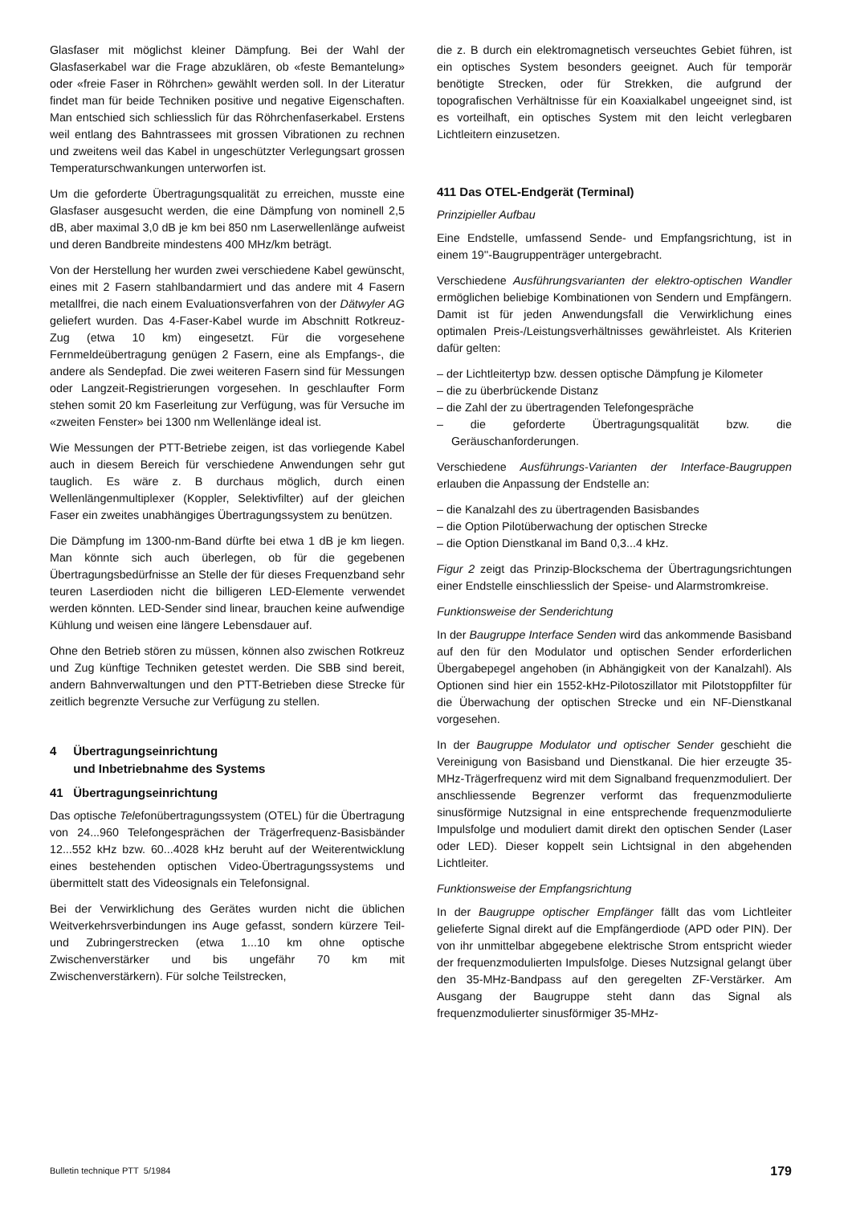Glasfaser mit möglichst kleiner Dämpfung. Bei der Wahl der Glasfaserkabel war die Frage abzuklären, ob «feste Bemantelung» oder «freie Faser in Röhrchen» gewählt werden soll. In der Literatur findet man für beide Techniken positive und negative Eigenschaften. Man entschied sich schliesslich für das Röhrchenfaserkabel. Erstens weil entlang des Bahntrassees mit grossen Vibrationen zu rechnen und zweitens weil das Kabel in ungeschützter Verlegungsart grossen Temperaturschwankungen unterworfen ist.
Um die geforderte Übertragungsqualität zu erreichen, musste eine Glasfaser ausgesucht werden, die eine Dämpfung von nominell 2,5 dB, aber maximal 3,0 dB je km bei 850 nm Laserwellenlänge aufweist und deren Bandbreite mindestens 400 MHz/km beträgt.
Von der Herstellung her wurden zwei verschiedene Kabel gewünscht, eines mit 2 Fasern stahlbandarmiert und das andere mit 4 Fasern metallfrei, die nach einem Evaluationsverfahren von der Dätwyler AG geliefert wurden. Das 4-Faser-Kabel wurde im Abschnitt Rotkreuz-Zug (etwa 10 km) eingesetzt. Für die vorgesehene Fernmeldeübertragung genügen 2 Fasern, eine als Empfangs-, die andere als Sendepfad. Die zwei weiteren Fasern sind für Messungen oder Langzeit-Registrierungen vorgesehen. In geschlaufter Form stehen somit 20 km Faserleitung zur Verfügung, was für Versuche im «zweiten Fenster» bei 1300 nm Wellenlänge ideal ist.
Wie Messungen der PTT-Betriebe zeigen, ist das vorliegende Kabel auch in diesem Bereich für verschiedene Anwendungen sehr gut tauglich. Es wäre z. B durchaus möglich, durch einen Wellenlängenmultiplexer (Koppler, Selektivfilter) auf der gleichen Faser ein zweites unabhängiges Übertragungssystem zu benützen.
Die Dämpfung im 1300-nm-Band dürfte bei etwa 1 dB je km liegen. Man könnte sich auch überlegen, ob für die gegebenen Übertragungsbedürfnisse an Stelle der für dieses Frequenzband sehr teuren Laserdioden nicht die billigeren LED-Elemente verwendet werden könnten. LED-Sender sind linear, brauchen keine aufwendige Kühlung und weisen eine längere Lebensdauer auf.
Ohne den Betrieb stören zu müssen, können also zwischen Rotkreuz und Zug künftige Techniken getestet werden. Die SBB sind bereit, andern Bahnverwaltungen und den PTT-Betrieben diese Strecke für zeitlich begrenzte Versuche zur Verfügung zu stellen.
4 Übertragungseinrichtung
und Inbetriebnahme des Systems
41 Übertragungseinrichtung
Das optische Telefonübertragungssystem (OTEL) für die Übertragung von 24...960 Telefongesprächen der Trägerfrequenz-Basisbänder 12...552 kHz bzw. 60...4028 kHz beruht auf der Weiterentwicklung eines bestehenden optischen Video-Übertragungssystems und übermittelt statt des Videosignals ein Telefonsignal.
Bei der Verwirklichung des Gerätes wurden nicht die üblichen Weitverkehrsverbindungen ins Auge gefasst, sondern kürzere Teil- und Zubringerstrecken (etwa 1...10 km ohne optische Zwischenverstärker und bis ungefähr 70 km mit Zwischenverstärkern). Für solche Teilstrecken,
die z. B durch ein elektromagnetisch verseuchtes Gebiet führen, ist ein optisches System besonders geeignet. Auch für temporär benötigte Strecken, oder für Strekken, die aufgrund der topografischen Verhältnisse für ein Koaxialkabel ungeeignet sind, ist es vorteilhaft, ein optisches System mit den leicht verlegbaren Lichtleitern einzusetzen.
411 Das OTEL-Endgerät (Terminal)
Prinzipieller Aufbau
Eine Endstelle, umfassend Sende- und Empfangsrichtung, ist in einem 19''-Baugruppenträger untergebracht.
Verschiedene Ausführungsvarianten der elektro-optischen Wandler ermöglichen beliebige Kombinationen von Sendern und Empfängern. Damit ist für jeden Anwendungsfall die Verwirklichung eines optimalen Preis-/Leistungsverhältnisses gewährleistet. Als Kriterien dafür gelten:
– der Lichtleitertyp bzw. dessen optische Dämpfung je Kilometer
– die zu überbrückende Distanz
– die Zahl der zu übertragenden Telefongespräche
– die geforderte Übertragungsqualität bzw. die Geräuschanforderungen.
Verschiedene Ausführungs-Varianten der Interface-Baugruppen erlauben die Anpassung der Endstelle an:
– die Kanalzahl des zu übertragenden Basisbandes
– die Option Pilotüberwachung der optischen Strecke
– die Option Dienstkanal im Band 0,3...4 kHz.
Figur 2 zeigt das Prinzip-Blockschema der Übertragungsrichtungen einer Endstelle einschliesslich der Speise- und Alarmstromkreise.
Funktionsweise der Senderichtung
In der Baugruppe Interface Senden wird das ankommende Basisband auf den für den Modulator und optischen Sender erforderlichen Übergabepegel angehoben (in Abhängigkeit von der Kanalzahl). Als Optionen sind hier ein 1552-kHz-Pilotoszillator mit Pilotstoppfilter für die Überwachung der optischen Strecke und ein NF-Dienstkanal vorgesehen.
In der Baugruppe Modulator und optischer Sender geschieht die Vereinigung von Basisband und Dienstkanal. Die hier erzeugte 35-MHz-Trägerfrequenz wird mit dem Signalband frequenzmoduliert. Der anschliessende Begrenzer verformt das frequenzmodulierte sinusförmige Nutzsignal in eine entsprechende frequenzmodulierte Impulsfolge und moduliert damit direkt den optischen Sender (Laser oder LED). Dieser koppelt sein Lichtsignal in den abgehenden Lichtleiter.
Funktionsweise der Empfangsrichtung
In der Baugruppe optischer Empfänger fällt das vom Lichtleiter gelieferte Signal direkt auf die Empfängerdiode (APD oder PIN). Der von ihr unmittelbar abgegebene elektrische Strom entspricht wieder der frequenzmodulierten Impulsfolge. Dieses Nutzsignal gelangt über den 35-MHz-Bandpass auf den geregelten ZF-Verstärker. Am Ausgang der Baugruppe steht dann das Signal als frequenzmodulierter sinusförmiger 35-MHz-
Bulletin technique PTT 5/1984 179